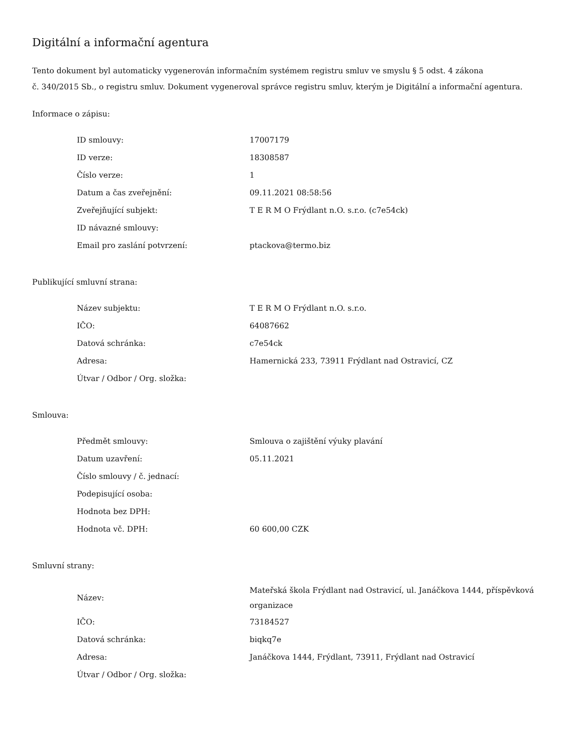Digitální a informační agentura
Tento dokument byl automaticky vygenerován informačním systémem registru smluv ve smyslu § 5 odst. 4 zákona
č. 340/2015 Sb., o registru smluv. Dokument vygeneroval správce registru smluv, kterým je Digitální a informační agentura.
Informace o zápisu:
| ID smlouvy: | 17007179 |
| ID verze: | 18308587 |
| Číslo verze: | 1 |
| Datum a čas zveřejnění: | 09.11.2021 08:58:56 |
| Zveřejňující subjekt: | T E R M O Frýdlant n.O. s.r.o. (c7e54ck) |
| ID návazné smlouvy: | |
| Email pro zaslání potvrzení: | ptackova@termo.biz |
Publikující smluvní strana:
| Název subjektu: | T E R M O Frýdlant n.O. s.r.o. |
| IČO: | 64087662 |
| Datová schránka: | c7e54ck |
| Adresa: | Hamernická 233, 73911 Frýdlant nad Ostravicí, CZ |
| Útvar / Odbor / Org. složka: | |
Smlouva:
| Předmět smlouvy: | Smlouva o zajištění výuky plavání |
| Datum uzavření: | 05.11.2021 |
| Číslo smlouvy / č. jednací: | |
| Podepisující osoba: | |
| Hodnota bez DPH: | |
| Hodnota vč. DPH: | 60 600,00 CZK |
Smluvní strany:
| Název: | Mateřská škola Frýdlant nad Ostravicí, ul. Janáčkova 1444, příspěvková organizace |
| IČO: | 73184527 |
| Datová schránka: | biqkq7e |
| Adresa: | Janáčkova 1444, Frýdlant, 73911, Frýdlant nad Ostravicí |
| Útvar / Odbor / Org. složka: | |